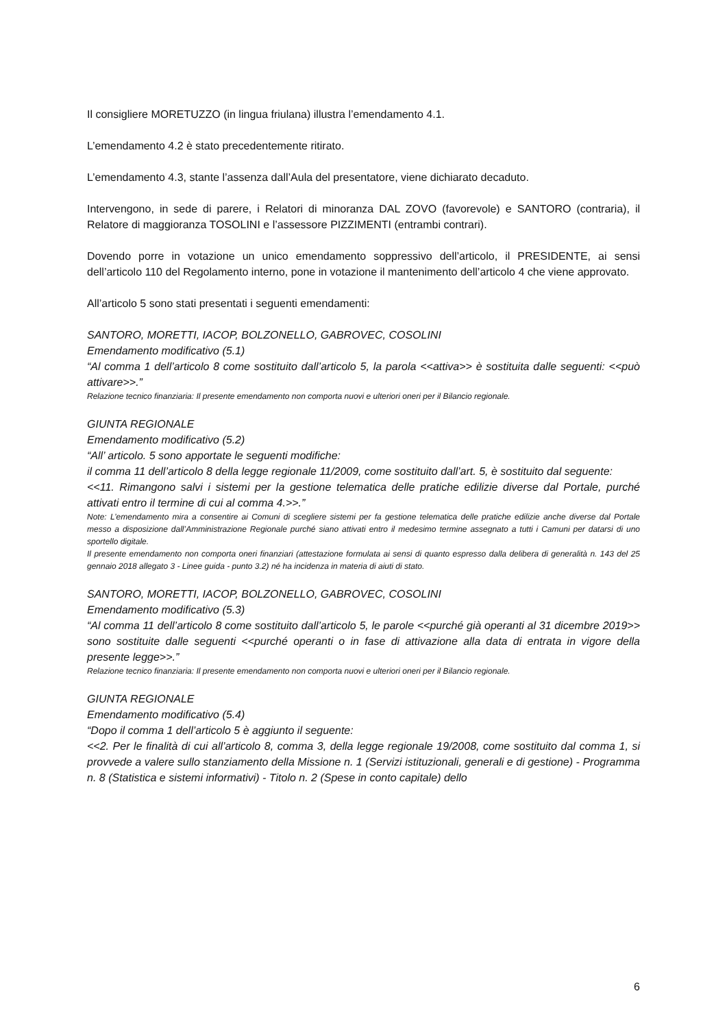Il consigliere MORETUZZO (in lingua friulana) illustra l’emendamento 4.1.
L’emendamento 4.2 è stato precedentemente ritirato.
L’emendamento 4.3, stante l’assenza dall’Aula del presentatore, viene dichiarato decaduto.
Intervengono, in sede di parere, i Relatori di minoranza DAL ZOVO (favorevole) e SANTORO (contraria), il Relatore di maggioranza TOSOLINI e l’assessore PIZZIMENTI (entrambi contrari).
Dovendo porre in votazione un unico emendamento soppressivo dell’articolo, il PRESIDENTE, ai sensi dell’articolo 110 del Regolamento interno, pone in votazione il mantenimento dell’articolo 4 che viene approvato.
All’articolo 5 sono stati presentati i seguenti emendamenti:
SANTORO, MORETTI, IACOP, BOLZONELLO, GABROVEC, COSOLINI
Emendamento modificativo (5.1)
“Al comma 1 dell’articolo 8 come sostituito dall’articolo 5, la parola <<attiva>> è sostituita dalle seguenti: <<può attivare>>.”
Relazione tecnico finanziaria: Il presente emendamento non comporta nuovi e ulteriori oneri per il Bilancio regionale.
GIUNTA REGIONALE
Emendamento modificativo (5.2)
“All’ articolo. 5 sono apportate le seguenti modifiche:
il comma 11 dell’articolo 8 della legge regionale 11/2009, come sostituito dall’art. 5, è sostituito dal seguente:
<<11. Rimangono salvi i sistemi per la gestione telematica delle pratiche edilizie diverse dal Portale, purché attivati entro il termine di cui al comma 4.>>.”
Note: L’emendamento mira a consentire ai Comuni di scegliere sistemi per fa gestione telematica delle pratiche edilizie anche diverse dal Portale messo a disposizione dall’Amministrazione Regionale purché siano attivati entro il medesimo termine assegnato a tutti i Camuni per datarsi di uno sportello digitale.
Il presente emendamento non comporta oneri finanziari (attestazione formulata ai sensi di quanto espresso dalla delibera di generalità n. 143 del 25 gennaio 2018 allegato 3 - Linee guida - punto 3.2) né ha incidenza in materia di aiuti di stato.
SANTORO, MORETTI, IACOP, BOLZONELLO, GABROVEC, COSOLINI
Emendamento modificativo (5.3)
“Al comma 11 dell’articolo 8 come sostituito dall’articolo 5, le parole <<purché già operanti al 31 dicembre 2019>> sono sostituite dalle seguenti <<purché operanti o in fase di attivazione alla data di entrata in vigore della presente legge>>.”
Relazione tecnico finanziaria: Il presente emendamento non comporta nuovi e ulteriori oneri per il Bilancio regionale.
GIUNTA REGIONALE
Emendamento modificativo (5.4)
“Dopo il comma 1 dell’articolo 5 è aggiunto il seguente:
<<2. Per le finalità di cui all’articolo 8, comma 3, della legge regionale 19/2008, come sostituito dal comma 1, si provvede a valere sullo stanziamento della Missione n. 1 (Servizi istituzionali, generali e di gestione) - Programma n. 8 (Statistica e sistemi informativi) - Titolo n. 2 (Spese in conto capitale) dello
6